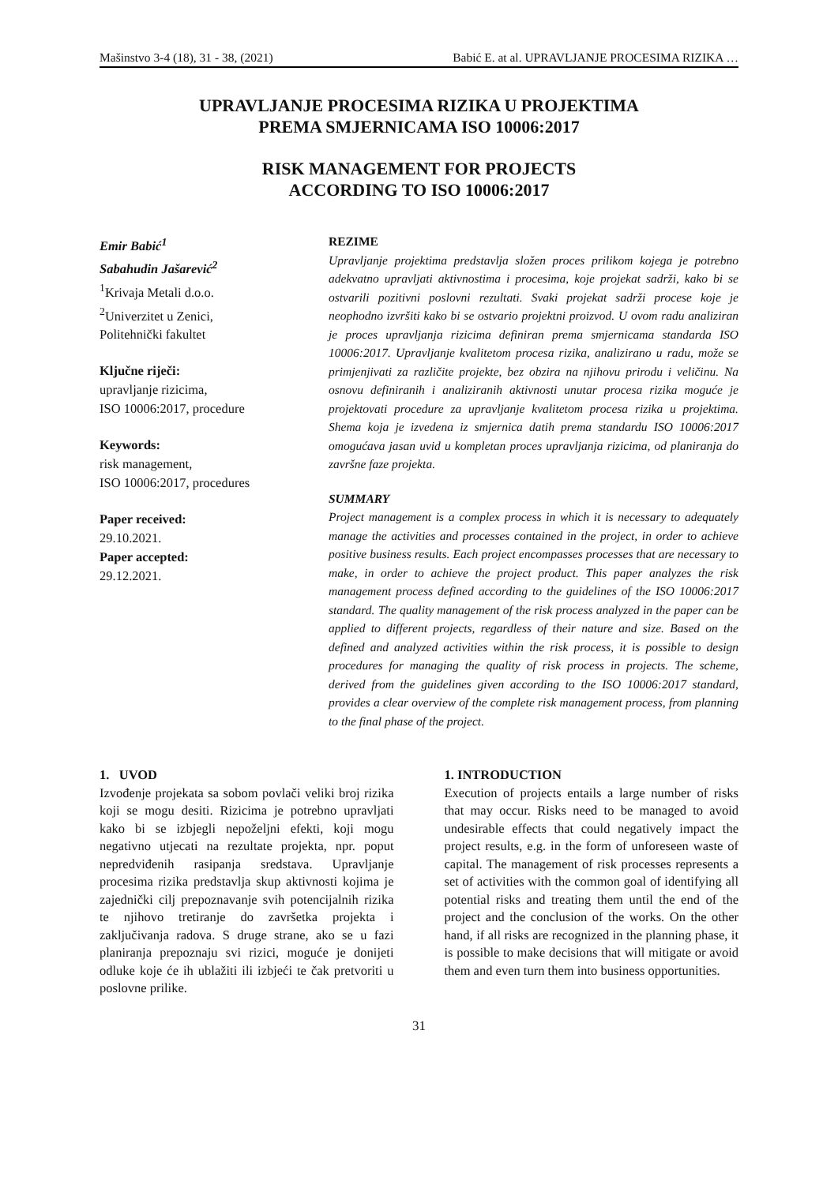Mašinstvo 3-4 (18), 31 - 38, (2021) Babić E. at al. UPRAVLJANJE PROCESIMA RIZIKA …
UPRAVLJANJE PROCESIMA RIZIKA U PROJEKTIMA
PREMA SMJERNICAMA ISO 10006:2017
RISK MANAGEMENT FOR PROJECTS
ACCORDING TO ISO 10006:2017
Emir Babić<sup>1</sup>
Sabahudin Jašarević<sup>2</sup>
<sup>1</sup> Krivaja Metali d.o.o.
<sup>2</sup> Univerzitet u Zenici,
Politehnički fakultet
Ključne riječi:
upravljanje rizicima,
ISO 10006:2017, procedure
Keywords:
risk management,
ISO 10006:2017, procedures
Paper received:
29.10.2021.
Paper accepted:
29.12.2021.
REZIME
Upravljanje projektima predstavlja složen proces prilikom kojega je potrebno adekvatno upravljati aktivnostima i procesima, koje projekat sadrži, kako bi se ostvarili pozitivni poslovni rezultati. Svaki projekat sadrži procese koje je neophodno izvršiti kako bi se ostvario projektni proizvod. U ovom radu analiziran je proces upravljanja rizicima definiran prema smjernicama standarda ISO 10006:2017. Upravljanje kvalitetom procesa rizika, analizirano u radu, može se primjenjivati za različite projekte, bez obzira na njihovu prirodu i veličinu. Na osnovu definiranih i analiziranih aktivnosti unutar procesa rizika moguće je projektovati procedure za upravljanje kvalitetom procesa rizika u projektima. Shema koja je izvedena iz smjernica datih prema standardu ISO 10006:2017 omogućava jasan uvid u kompletan proces upravljanja rizicima, od planiranja do završne faze projekta.
SUMMARY
Project management is a complex process in which it is necessary to adequately manage the activities and processes contained in the project, in order to achieve positive business results. Each project encompasses processes that are necessary to make, in order to achieve the project product. This paper analyzes the risk management process defined according to the guidelines of the ISO 10006:2017 standard. The quality management of the risk process analyzed in the paper can be applied to different projects, regardless of their nature and size. Based on the defined and analyzed activities within the risk process, it is possible to design procedures for managing the quality of risk process in projects. The scheme, derived from the guidelines given according to the ISO 10006:2017 standard, provides a clear overview of the complete risk management process, from planning to the final phase of the project.
1. UVOD
Izvođenje projekata sa sobom povlači veliki broj rizika koji se mogu desiti. Rizicima je potrebno upravljati kako bi se izbjegli nepoželjni efekti, koji mogu negativno utjecati na rezultate projekta, npr. poput nepredviđenih rasipanja sredstava. Upravljanje procesima rizika predstavlja skup aktivnosti kojima je zajednički cilj prepoznavanje svih potencijalnih rizika te njihovo tretiranje do završetka projekta i zaključivanja radova. S druge strane, ako se u fazi planiranja prepoznaju svi rizici, moguće je donijeti odluke koje će ih ublažiti ili izbjeći te čak pretvoriti u poslovne prilike.
1. INTRODUCTION
Execution of projects entails a large number of risks that may occur. Risks need to be managed to avoid undesirable effects that could negatively impact the project results, e.g. in the form of unforeseen waste of capital. The management of risk processes represents a set of activities with the common goal of identifying all potential risks and treating them until the end of the project and the conclusion of the works. On the other hand, if all risks are recognized in the planning phase, it is possible to make decisions that will mitigate or avoid them and even turn them into business opportunities.
31